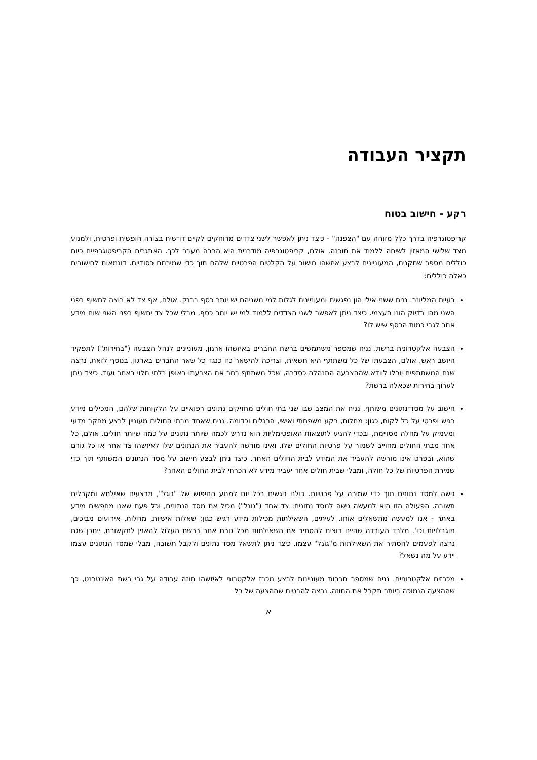תקציר העבודה
רקע - חישוב בטוח
קריפטוגרפיה בדרך כלל מזוהה עם "הצפנה" - כיצד ניתן לאפשר לשני צדדים מרוחקים לקיים דו־שיח בצורה חופשית ופרטית, ולמנוע מצד שלישי המאזין לשיחה ללמוד את תוכנה. אולם, קריפטוגרפיה מודרנית היא הרבה מעבר לכך. האתגרים הקריפטוגרפיים כיום כוללים מספר שחקנים, המעוניינים לבצע איזשהו חישוב על הקלטים הפרטיים שלהם תוך כדי שמירתם כסודיים. דוגמאות לחישובים כאלה כוללים:
בעיית המליונר. נניח ששני אילי הון נפגשים ומעוניינים לגלות למי משניהם יש יותר כסף בבנק. אולם, אף צד לא רוצה לחשוף בפני השני מהו בדיוק הונו העצמי. כיצד ניתן לאפשר לשני הצדדים ללמוד למי יש יותר כסף, מבלי שכל צד יחשוף בפני השני שום מידע אחר לגבי כמות הכסף שיש לו?
הצבעה אלקטרונית ברשת. נניח שמספר משתמשים ברשת החברים באיזשהו ארגון, מעוניינים לנהל הצבעה ("בחירות") לתפקיד היושב ראש. אולם, הצבעתו של כל משתתף היא חשאית, וצריכה להישאר כזו כנגד כל שאר החברים בארגון. בנוסף לזאת, נרצה שגם המשתתפים יוכלו לוודא שההצבעה התנהלה כסדרה, שכל משתתף בחר את הצבעתו באופן בלתי תלוי באחר ועוד. כיצד ניתן לערוך בחירות שכאלה ברשת?
חישוב על מסד־נתונים משותף. נניח את המצב שבו שני בתי חולים מחזיקים נתונים רפואיים על הלקוחות שלהם, המכילים מידע רגיש ופרטי על כל לקוח, כגון: מחלות, רקע משפחתי ואישי, הרגלים וכדומה. נניח שאחד מבתי החולים מעוניין לבצע מחקר מדעי ומעמיק על מחלה מסויימת, ובכדי להגיע לתוצאות האופטימליות הוא נדרש לכמה שיותר נתונים על כמה שיותר חולים. אולם, כל אחד מבתי החולים מחוייב לשמור על פרטיות החולים שלו, ואינו מורשה להעביר את הנתונים שלו לאיזשהו צד אחר או כל גורם שהוא, ובפרט אינו מורשה להעביר את המידע לבית החולים האחר. כיצד ניתן לבצע חישוב על מסד הנתונים המשותף תוך כדי שמירת הפרטיות של כל חולה, ומבלי שבית חולים אחד יעביר מידע לא הכרחי לבית החולים האחר?
גישה למסד נתונים תוך כדי שמירה על פרטיות. כולנו ניגשים בכל יום למנוע החיפוש של "גוגל", מבצעים שאילתא ומקבלים תשובה. הפעולה הזו היא למעשה גישה למסד נתונים: צד אחד ("גוגל") מכיל את מסד הנתונים, וכל פעם שאנו מחפשים מידע באתר - אנו למעשה מתשאלים אותו. לעיתים, השאילתות מכילות מידע רגיש כגון: שאלות אישיות, מחלות, אירועים מביכים, מוגבלויות וכו'. מלבד העובדה שהיינו רוצים להסתיר את השאילתות מכל גורם אחר ברשת העלול להאזין לתקשורת, ייתכן שגם נרצה לפעמים להסתיר את השאילתות מ"גוגל" עצמו. כיצד ניתן לתשאל מסד נתונים ולקבל תשובה, מבלי שמסד הנתונים עצמו יידע על מה נשאל?
מכרזים אלקטרוניים. נניח שמספר חברות מעוניינות לבצע מכרז אלקטרוני לאיזשהו חוזה עבודה על גבי רשת האינטרנט, כך שההצעה הנמוכה ביותר תקבל את החוזה. נרצה להבטיח שההצעה של כל
א